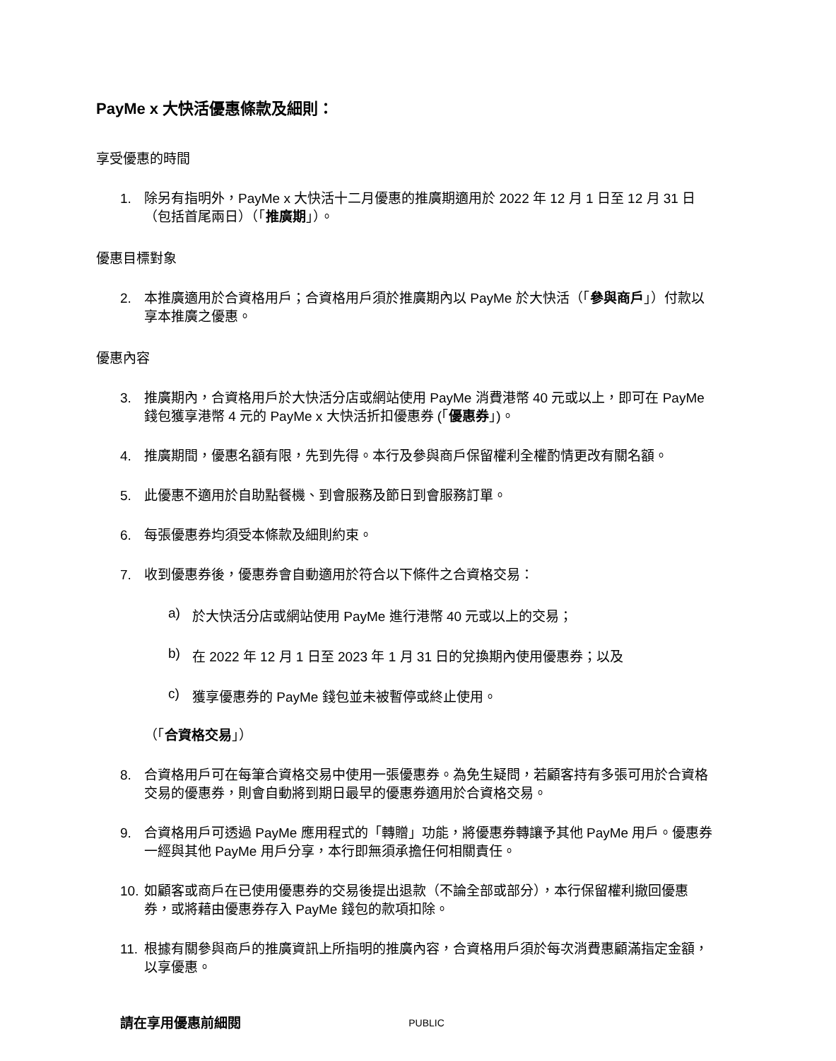PayMe x 大快活優惠條款及細則：
享受優惠的時間
1. 除另有指明外，PayMe x 大快活十二月優惠的推廣期適用於 2022 年 12 月 1 日至 12 月 31 日（包括首尾兩日）（「推廣期」）。
優惠目標對象
2. 本推廣適用於合資格用戶；合資格用戶須於推廣期內以 PayMe 於大快活（「參與商戶」）付款以享本推廣之優惠。
優惠內容
3. 推廣期內，合資格用戶於大快活分店或網站使用 PayMe 消費港幣 40 元或以上，即可在 PayMe 錢包獲享港幣 4 元的 PayMe x 大快活折扣優惠券 (「優惠券」)。
4. 推廣期間，優惠名額有限，先到先得。本行及參與商戶保留權利全權酌情更改有關名額。
5. 此優惠不適用於自助點餐機、到會服務及節日到會服務訂單。
6. 每張優惠券均須受本條款及細則約束。
7. 收到優惠券後，優惠券會自動適用於符合以下條件之合資格交易：
a) 於大快活分店或網站使用 PayMe 進行港幣 40 元或以上的交易；
b) 在 2022 年 12 月 1 日至 2023 年 1 月 31 日的兌換期內使用優惠券；以及
c) 獲享優惠券的 PayMe 錢包並未被暫停或終止使用。
（「 合資格交易 」）
8. 合資格用戶可在每筆合資格交易中使用一張優惠券。為免生疑問，若顧客持有多張可用於合資格交易的優惠券，則會自動將到期日最早的優惠券適用於合資格交易。
9. 合資格用戶可透過 PayMe 應用程式的「轉贈」功能，將優惠券轉讓予其他 PayMe 用戶。優惠券一經與其他 PayMe 用戶分享，本行即無須承擔任何相關責任。
10. 如顧客或商戶在已使用優惠券的交易後提出退款（不論全部或部分），本行保留權利撤回優惠券，或將藉由優惠券存入 PayMe 錢包的款項扣除。
11. 根據有關參與商戶的推廣資訊上所指明的推廣內容，合資格用戶須於每次消費惠顧滿指定金額，以享優惠。
請在享用優惠前細閱
PUBLIC